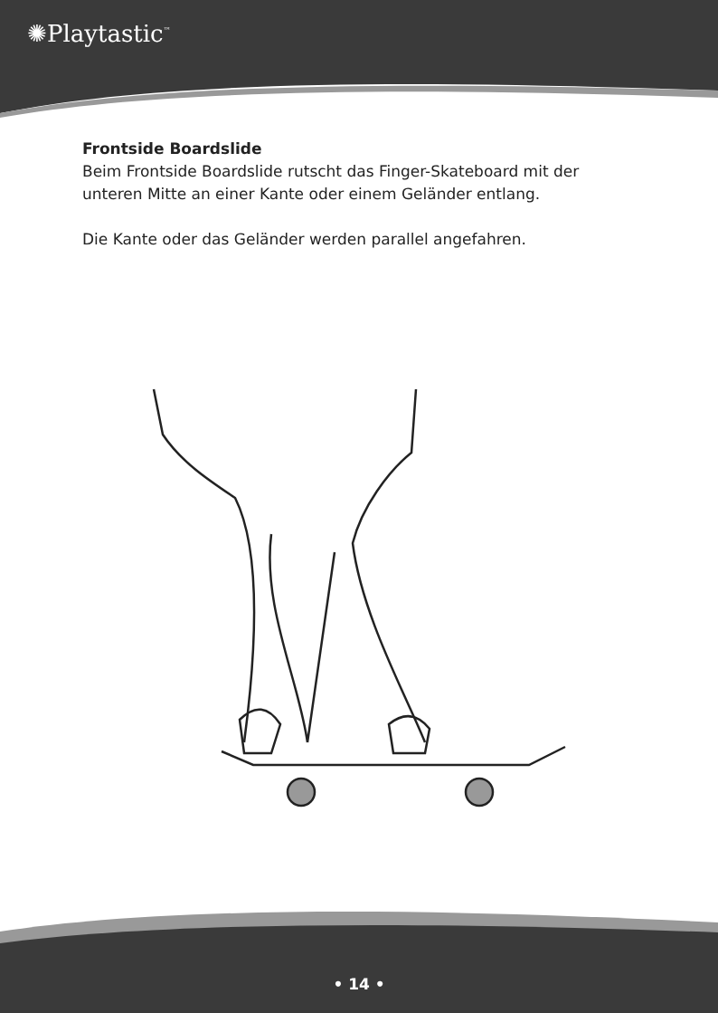✺Playtastic<sup>™</sup>
Frontside Boardslide
Beim Frontside Boardslide rutscht das Finger-Skateboard mit der
unteren Mitte an einer Kante oder einem Geländer entlang.
Die Kante oder das Geländer werden parallel angefahren.
• 14 •